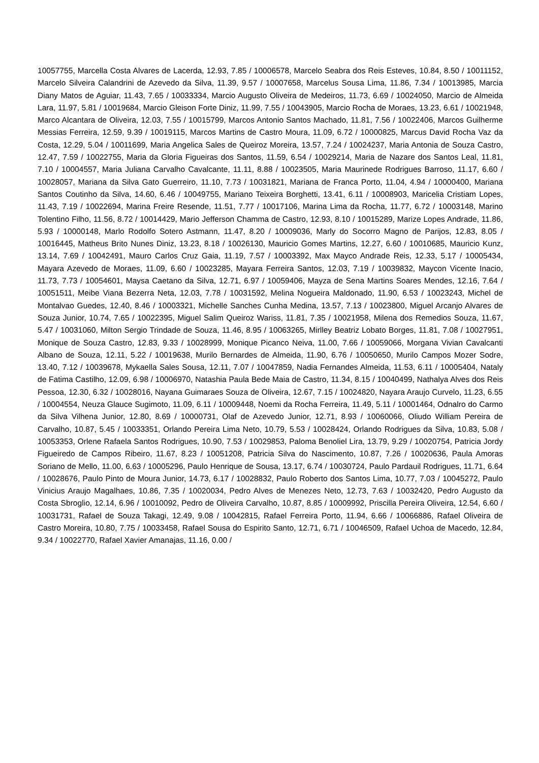10057755, Marcella Costa Alvares de Lacerda, 12.93, 7.85 / 10006578, Marcelo Seabra dos Reis Esteves, 10.84, 8.50 / 10011152, Marcelo Silveira Calandrini de Azevedo da Silva, 11.39, 9.57 / 10007658, Marcelus Sousa Lima, 11.86, 7.34 / 10013985, Marcia Diany Matos de Aguiar, 11.43, 7.65 / 10033334, Marcio Augusto Oliveira de Medeiros, 11.73, 6.69 / 10024050, Marcio de Almeida Lara, 11.97, 5.81 / 10019684, Marcio Gleison Forte Diniz, 11.99, 7.55 / 10043905, Marcio Rocha de Moraes, 13.23, 6.61 / 10021948, Marco Alcantara de Oliveira, 12.03, 7.55 / 10015799, Marcos Antonio Santos Machado, 11.81, 7.56 / 10022406, Marcos Guilherme Messias Ferreira, 12.59, 9.39 / 10019115, Marcos Martins de Castro Moura, 11.09, 6.72 / 10000825, Marcus David Rocha Vaz da Costa, 12.29, 5.04 / 10011699, Maria Angelica Sales de Queiroz Moreira, 13.57, 7.24 / 10024237, Maria Antonia de Souza Castro, 12.47, 7.59 / 10022755, Maria da Gloria Figueiras dos Santos, 11.59, 6.54 / 10029214, Maria de Nazare dos Santos Leal, 11.81, 7.10 / 10004557, Maria Juliana Carvalho Cavalcante, 11.11, 8.88 / 10023505, Maria Maurinede Rodrigues Barroso, 11.17, 6.60 / 10028057, Mariana da Silva Gato Guerreiro, 11.10, 7.73 / 10031821, Mariana de Franca Porto, 11.04, 4.94 / 10000400, Mariana Santos Coutinho da Silva, 14.60, 6.46 / 10049755, Mariano Teixeira Borghetti, 13.41, 6.11 / 10008903, Maricelia Cristiam Lopes, 11.43, 7.19 / 10022694, Marina Freire Resende, 11.51, 7.77 / 10017106, Marina Lima da Rocha, 11.77, 6.72 / 10003148, Marino Tolentino Filho, 11.56, 8.72 / 10014429, Mario Jefferson Chamma de Castro, 12.93, 8.10 / 10015289, Marize Lopes Andrade, 11.86, 5.93 / 10000148, Marlo Rodolfo Sotero Astmann, 11.47, 8.20 / 10009036, Marly do Socorro Magno de Parijos, 12.83, 8.05 / 10016445, Matheus Brito Nunes Diniz, 13.23, 8.18 / 10026130, Mauricio Gomes Martins, 12.27, 6.60 / 10010685, Mauricio Kunz, 13.14, 7.69 / 10042491, Mauro Carlos Cruz Gaia, 11.19, 7.57 / 10003392, Max Mayco Andrade Reis, 12.33, 5.17 / 10005434, Mayara Azevedo de Moraes, 11.09, 6.60 / 10023285, Mayara Ferreira Santos, 12.03, 7.19 / 10039832, Maycon Vicente Inacio, 11.73, 7.73 / 10054601, Maysa Caetano da Silva, 12.71, 6.97 / 10059406, Mayza de Sena Martins Soares Mendes, 12.16, 7.64 / 10051511, Meibe Viana Bezerra Neta, 12.03, 7.78 / 10031592, Melina Nogueira Maldonado, 11.90, 6.53 / 10023243, Michel de Montalvao Guedes, 12.40, 8.46 / 10003321, Michelle Sanches Cunha Medina, 13.57, 7.13 / 10023800, Miguel Arcanjo Alvares de Souza Junior, 10.74, 7.65 / 10022395, Miguel Salim Queiroz Wariss, 11.81, 7.35 / 10021958, Milena dos Remedios Souza, 11.67, 5.47 / 10031060, Milton Sergio Trindade de Souza, 11.46, 8.95 / 10063265, Mirlley Beatriz Lobato Borges, 11.81, 7.08 / 10027951, Monique de Souza Castro, 12.83, 9.33 / 10028999, Monique Picanco Neiva, 11.00, 7.66 / 10059066, Morgana Vivian Cavalcanti Albano de Souza, 12.11, 5.22 / 10019638, Murilo Bernardes de Almeida, 11.90, 6.76 / 10050650, Murilo Campos Mozer Sodre, 13.40, 7.12 / 10039678, Mykaella Sales Sousa, 12.11, 7.07 / 10047859, Nadia Fernandes Almeida, 11.53, 6.11 / 10005404, Nataly de Fatima Castilho, 12.09, 6.98 / 10006970, Natashia Paula Bede Maia de Castro, 11.34, 8.15 / 10040499, Nathalya Alves dos Reis Pessoa, 12.30, 6.32 / 10028016, Nayana Guimaraes Souza de Oliveira, 12.67, 7.15 / 10024820, Nayara Araujo Curvelo, 11.23, 6.55 / 10004554, Neuza Glauce Sugimoto, 11.09, 6.11 / 10009448, Noemi da Rocha Ferreira, 11.49, 5.11 / 10001464, Odnalro do Carmo da Silva Vilhena Junior, 12.80, 8.69 / 10000731, Olaf de Azevedo Junior, 12.71, 8.93 / 10060066, Oliudo William Pereira de Carvalho, 10.87, 5.45 / 10033351, Orlando Pereira Lima Neto, 10.79, 5.53 / 10028424, Orlando Rodrigues da Silva, 10.83, 5.08 / 10053353, Orlene Rafaela Santos Rodrigues, 10.90, 7.53 / 10029853, Paloma Benoliel Lira, 13.79, 9.29 / 10020754, Patricia Jordy Figueiredo de Campos Ribeiro, 11.67, 8.23 / 10051208, Patricia Silva do Nascimento, 10.87, 7.26 / 10020636, Paula Amoras Soriano de Mello, 11.00, 6.63 / 10005296, Paulo Henrique de Sousa, 13.17, 6.74 / 10030724, Paulo Pardauil Rodrigues, 11.71, 6.64 / 10028676, Paulo Pinto de Moura Junior, 14.73, 6.17 / 10028832, Paulo Roberto dos Santos Lima, 10.77, 7.03 / 10045272, Paulo Vinicius Araujo Magalhaes, 10.86, 7.35 / 10020034, Pedro Alves de Menezes Neto, 12.73, 7.63 / 10032420, Pedro Augusto da Costa Sbroglio, 12.14, 6.96 / 10010092, Pedro de Oliveira Carvalho, 10.87, 8.85 / 10009992, Priscilla Pereira Oliveira, 12.54, 6.60 / 10031731, Rafael de Souza Takagi, 12.49, 9.08 / 10042815, Rafael Ferreira Porto, 11.94, 6.66 / 10066886, Rafael Oliveira de Castro Moreira, 10.80, 7.75 / 10033458, Rafael Sousa do Espirito Santo, 12.71, 6.71 / 10046509, Rafael Uchoa de Macedo, 12.84, 9.34 / 10022770, Rafael Xavier Amanajas, 11.16, 0.00 /